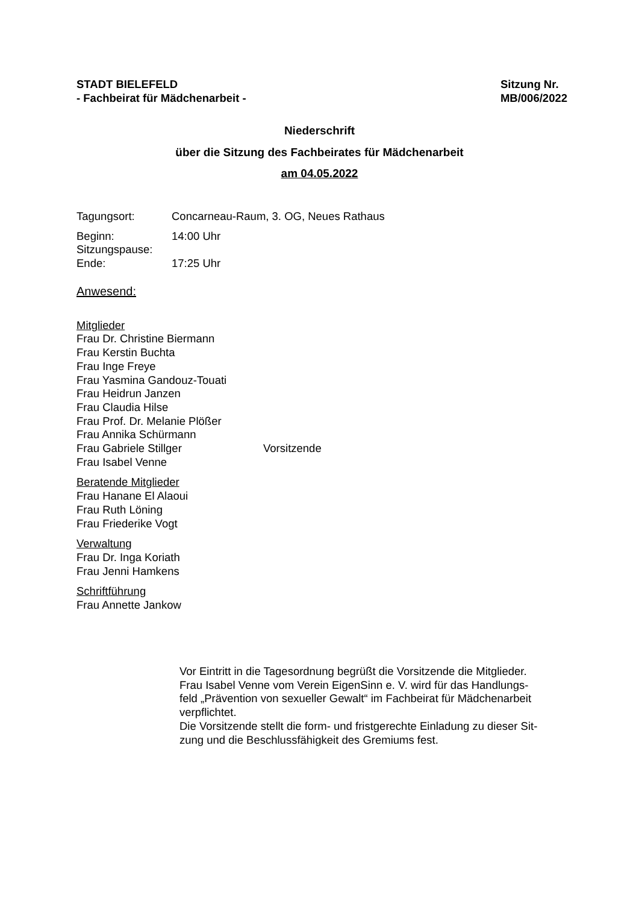STADT BIELEFELD
- Fachbeirat für Mädchenarbeit -
Sitzung Nr.
MB/006/2022
Niederschrift
über die Sitzung des Fachbeirates für Mädchenarbeit
am 04.05.2022
Tagungsort: Concarneau-Raum, 3. OG, Neues Rathaus
Beginn: 14:00 Uhr
Sitzungspause:
Ende: 17:25 Uhr
Anwesend:
Mitglieder
Frau Dr. Christine Biermann
Frau Kerstin Buchta
Frau Inge Freye
Frau Yasmina Gandouz-Touati
Frau Heidrun Janzen
Frau Claudia Hilse
Frau Prof. Dr. Melanie Plößer
Frau Annika Schürmann
Frau Gabriele Stillger Vorsitzende
Frau Isabel Venne
Beratende Mitglieder
Frau Hanane El Alaoui
Frau Ruth Löning
Frau Friederike Vogt
Verwaltung
Frau Dr. Inga Koriath
Frau Jenni Hamkens
Schriftführung
Frau Annette Jankow
Vor Eintritt in die Tagesordnung begrüßt die Vorsitzende die Mitglieder.
Frau Isabel Venne vom Verein EigenSinn e. V. wird für das Handlungs-
feld „Prävention von sexueller Gewalt“ im Fachbeirat für Mädchenarbeit
verpflichtet.
Die Vorsitzende stellt die form- und fristgerechte Einladung zu dieser Sit-
zung und die Beschlussfähigkeit des Gremiums fest.